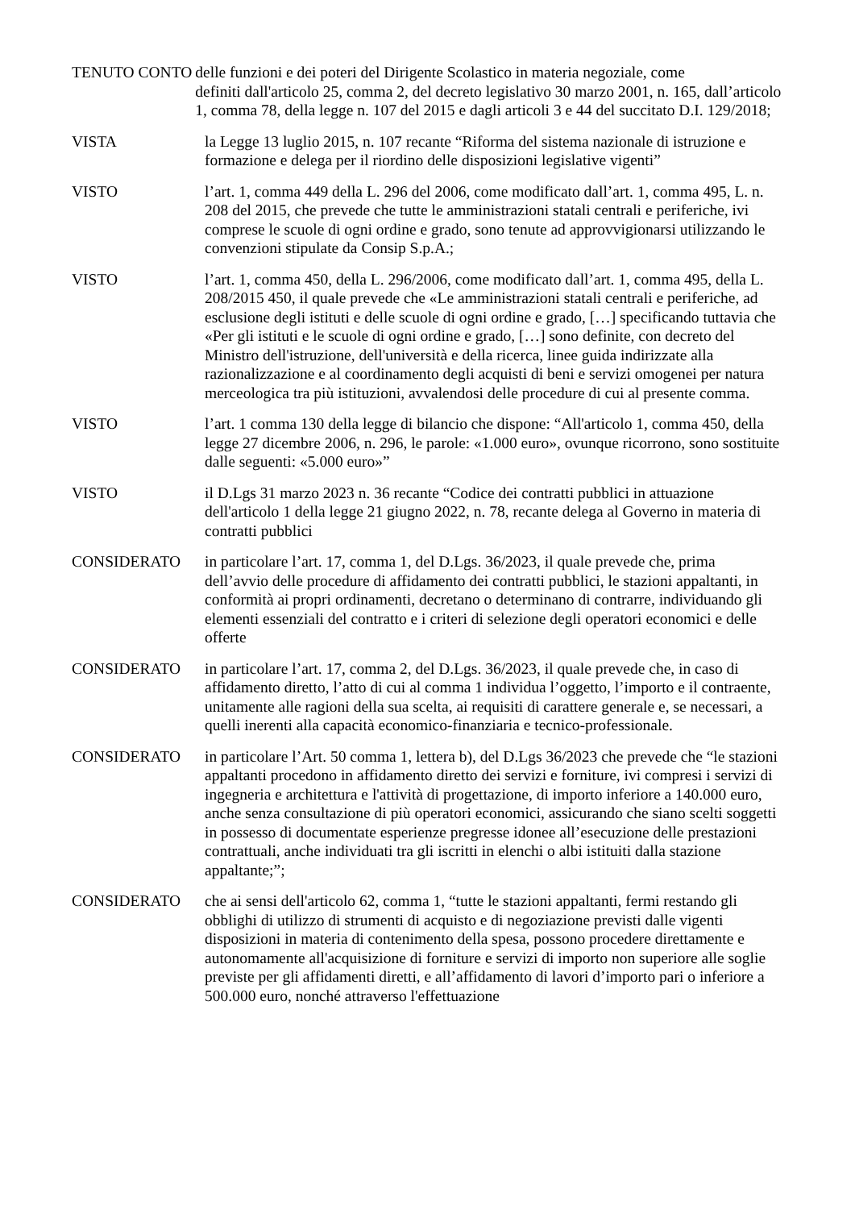TENUTO CONTO delle funzioni e dei poteri del Dirigente Scolastico in materia negoziale, come
definiti dall'articolo 25, comma 2, del decreto legislativo 30 marzo 2001, n. 165, dall’articolo 1, comma 78, della legge n. 107 del 2015 e dagli articoli 3 e 44 del succitato D.I. 129/2018;
VISTA la Legge 13 luglio 2015, n. 107 recante “Riforma del sistema nazionale di istruzione e formazione e delega per il riordino delle disposizioni legislative vigenti”
VISTO l’art. 1, comma 449 della L. 296 del 2006, come modificato dall’art. 1, comma 495, L. n. 208 del 2015, che prevede che tutte le amministrazioni statali centrali e periferiche, ivi comprese le scuole di ogni ordine e grado, sono tenute ad approvvigionarsi utilizzando le convenzioni stipulate da Consip S.p.A.;
VISTO l’art. 1, comma 450, della L. 296/2006, come modificato dall’art. 1, comma 495, della L. 208/2015 450, il quale prevede che «Le amministrazioni statali centrali e periferiche, ad esclusione degli istituti e delle scuole di ogni ordine e grado, […] specificando tuttavia che «Per gli istituti e le scuole di ogni ordine e grado, […] sono definite, con decreto del Ministro dell'istruzione, dell'università e della ricerca, linee guida indirizzate alla razionalizzazione e al coordinamento degli acquisti di beni e servizi omogenei per natura merceologica tra più istituzioni, avvalendosi delle procedure di cui al presente comma.
VISTO l’art. 1 comma 130 della legge di bilancio che dispone: “All'articolo 1, comma 450, della legge 27 dicembre 2006, n. 296, le parole: «1.000 euro», ovunque ricorrono, sono sostituite dalle seguenti: «5.000 euro»”
VISTO il D.Lgs 31 marzo 2023 n. 36 recante “Codice dei contratti pubblici in attuazione dell'articolo 1 della legge 21 giugno 2022, n. 78, recante delega al Governo in materia di contratti pubblici
CONSIDERATO in particolare l’art. 17, comma 1, del D.Lgs. 36/2023, il quale prevede che, prima dell’avvio delle procedure di affidamento dei contratti pubblici, le stazioni appaltanti, in conformità ai propri ordinamenti, decretano o determinano di contrarre, individuando gli elementi essenziali del contratto e i criteri di selezione degli operatori economici e delle offerte
CONSIDERATO in particolare l’art. 17, comma 2, del D.Lgs. 36/2023, il quale prevede che, in caso di affidamento diretto, l’atto di cui al comma 1 individua l’oggetto, l’importo e il contraente, unitamente alle ragioni della sua scelta, ai requisiti di carattere generale e, se necessari, a quelli inerenti alla capacità economico-finanziaria e tecnico-professionale.
CONSIDERATO in particolare l’Art. 50 comma 1, lettera b), del D.Lgs 36/2023 che prevede che “le stazioni appaltanti procedono in affidamento diretto dei servizi e forniture, ivi compresi i servizi di ingegneria e architettura e l'attività di progettazione, di importo inferiore a 140.000 euro, anche senza consultazione di più operatori economici, assicurando che siano scelti soggetti in possesso di documentate esperienze pregresse idonee all’esecuzione delle prestazioni contrattuali, anche individuati tra gli iscritti in elenchi o albi istituiti dalla stazione appaltante;”;
CONSIDERATO che ai sensi dell'articolo 62, comma 1, “tutte le stazioni appaltanti, fermi restando gli obblighi di utilizzo di strumenti di acquisto e di negoziazione previsti dalle vigenti disposizioni in materia di contenimento della spesa, possono procedere direttamente e autonomamente all'acquisizione di forniture e servizi di importo non superiore alle soglie previste per gli affidamenti diretti, e all’affidamento di lavori d’importo pari o inferiore a 500.000 euro, nonché attraverso l'effettuazione